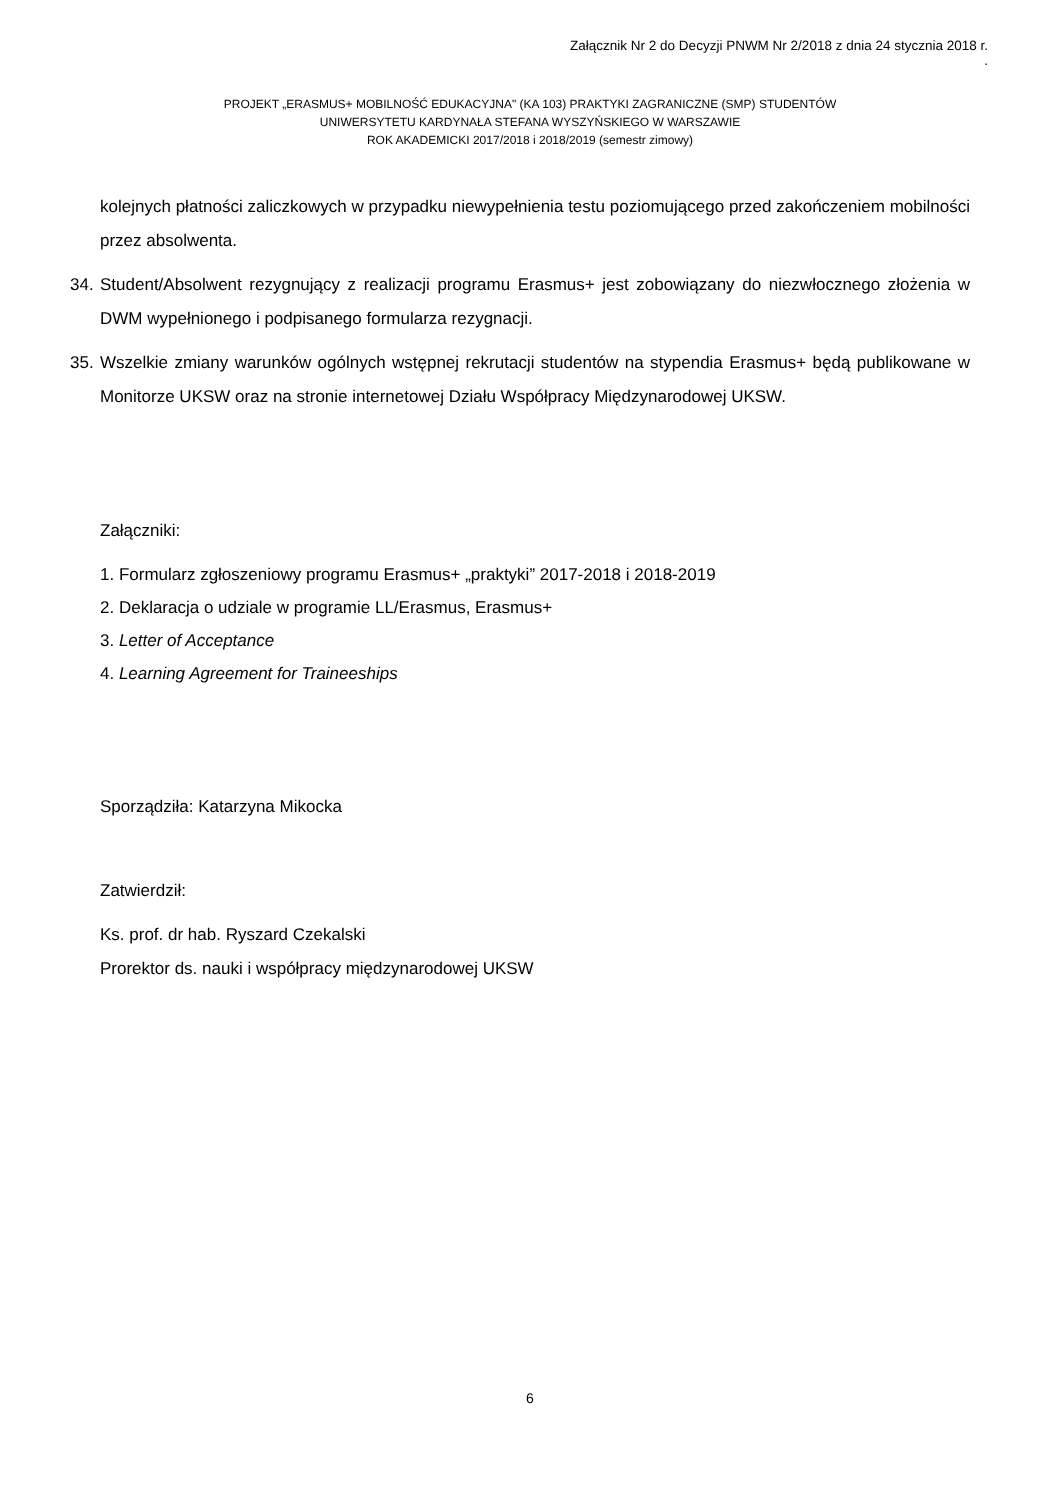Załącznik Nr 2 do Decyzji PNWM Nr 2/2018 z dnia 24 stycznia 2018 r.
.
PROJEKT „ERASMUS+ MOBILNOŚĆ EDUKACYJNA" (KA 103) PRAKTYKI ZAGRANICZNE (SMP) STUDENTÓW
UNIWERSYTETU KARDYNAŁA STEFANA WYSZYŃSKIEGO W WARSZAWIE
ROK AKADEMICKI 2017/2018 i 2018/2019 (semestr zimowy)
kolejnych płatności zaliczkowych w przypadku niewypełnienia testu poziomującego przed zakończeniem mobilności przez absolwenta.
34.
Student/Absolwent rezygnujący z realizacji programu Erasmus+ jest zobowiązany do niezwłocznego złożenia w DWM wypełnionego i podpisanego formularza rezygnacji.
35.
Wszelkie zmiany warunków ogólnych wstępnej rekrutacji studentów na stypendia Erasmus+ będą publikowane w Monitorze UKSW oraz na stronie internetowej Działu Współpracy Międzynarodowej UKSW.
Załączniki:
1. Formularz zgłoszeniowy programu Erasmus+ „praktyki” 2017-2018 i 2018-2019
2. Deklaracja o udziale w programie LL/Erasmus, Erasmus+
3. Letter of Acceptance
4. Learning Agreement for Traineeships
Sporządziła: Katarzyna Mikocka
Zatwierdził:
Ks. prof. dr hab. Ryszard Czekalski
Prorektor ds. nauki i współpracy międzynarodowej UKSW
6